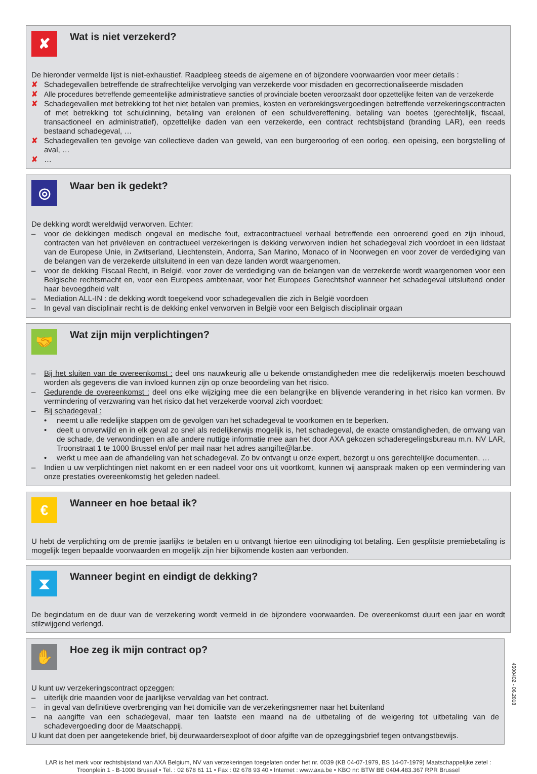✘
Wat is niet verzekerd?
De hieronder vermelde lijst is niet-exhaustief. Raadpleeg steeds de algemene en of bijzondere voorwaarden voor meer details :
✘ Schadegevallen betreffende de strafrechtelijke vervolging van verzekerde voor misdaden en gecorrectionaliseerde misdaden
✘ Alle procedures betreffende gemeentelijke administratieve sancties of provinciale boeten veroorzaakt door opzettelijke feiten van de verzekerde
✘ Schadegevallen met betrekking tot het niet betalen van premies, kosten en verbrekingsvergoedingen betreffende verzekeringscontracten of met betrekking tot schuldinning, betaling van erelonen of een schuldvereffening, betaling van boetes (gerechtelijk, fiscaal, transactioneel en administratief), opzettelijke daden van een verzekerde, een contract rechtsbijstand (branding LAR), een reeds bestaand schadegeval, …
✘ Schadegevallen ten gevolge van collectieve daden van geweld, van een burgeroorlog of een oorlog, een opeising, een borgstelling of aval, …
✘ …
◎
Waar ben ik gedekt?
De dekking wordt wereldwijd verworven. Echter:
– voor de dekkingen medisch ongeval en medische fout, extracontractueel verhaal betreffende een onroerend goed en zijn inhoud, contracten van het privéleven en contractueel verzekeringen is dekking verworven indien het schadegeval zich voordoet in een lidstaat van de Europese Unie, in Zwitserland, Liechtenstein, Andorra, San Marino, Monaco of in Noorwegen en voor zover de verdediging van de belangen van de verzekerde uitsluitend in een van deze landen wordt waargenomen.
– voor de dekking Fiscaal Recht, in België, voor zover de verdediging van de belangen van de verzekerde wordt waargenomen voor een Belgische rechtsmacht en, voor een Europees ambtenaar, voor het Europees Gerechtshof wanneer het schadegeval uitsluitend onder haar bevoegdheid valt
– Mediation ALL-IN : de dekking wordt toegekend voor schadegevallen die zich in België voordoen
– In geval van disciplinair recht is de dekking enkel verworven in België voor een Belgisch disciplinair orgaan
🤝
Wat zijn mijn verplichtingen?
– Bij het sluiten van de overeenkomst : deel ons nauwkeurig alle u bekende omstandigheden mee die redelijkerwijs moeten beschouwd worden als gegevens die van invloed kunnen zijn op onze beoordeling van het risico.
– Gedurende de overeenkomst : deel ons elke wijziging mee die een belangrijke en blijvende verandering in het risico kan vormen. Bv vermindering of verzwaring van het risico dat het verzekerde voorval zich voordoet:
– Bij schadegeval :
• neemt u alle redelijke stappen om de gevolgen van het schadegeval te voorkomen en te beperken.
• deelt u onverwijld en in elk geval zo snel als redelijkerwijs mogelijk is, het schadegeval, de exacte omstandigheden, de omvang van de schade, de verwondingen en alle andere nuttige informatie mee aan het door AXA gekozen schaderegelingsbureau m.n. NV LAR, Troonstraat 1 te 1000 Brussel en/of per mail naar het adres aangifte@lar.be.
• werkt u mee aan de afhandeling van het schadegeval. Zo bv ontvangt u onze expert, bezorgt u ons gerechtelijke documenten, …
– Indien u uw verplichtingen niet nakomt en er een nadeel voor ons uit voortkomt, kunnen wij aanspraak maken op een vermindering van onze prestaties overeenkomstig het geleden nadeel.
€
Wanneer en hoe betaal ik?
U hebt de verplichting om de premie jaarlijks te betalen en u ontvangt hiertoe een uitnodiging tot betaling. Een gesplitste premiebetaling is mogelijk tegen bepaalde voorwaarden en mogelijk zijn hier bijkomende kosten aan verbonden.
⧗
Wanneer begint en eindigt de dekking?
De begindatum en de duur van de verzekering wordt vermeld in de bijzondere voorwaarden. De overeenkomst duurt een jaar en wordt stilzwijgend verlengd.
✋
Hoe zeg ik mijn contract op?
U kunt uw verzekeringscontract opzeggen:
– uiterlijk drie maanden voor de jaarlijkse vervaldag van het contract.
– in geval van definitieve overbrenging van het domicilie van de verzekeringsnemer naar het buitenland
– na aangifte van een schadegeval, maar ten laatste een maand na de uitbetaling of de weigering tot uitbetaling van de schadevergoeding door de Maatschappij.
U kunt dat doen per aangetekende brief, bij deurwaardersexploot of door afgifte van de opzeggingsbrief tegen ontvangstbewijs.
LAR is het merk voor rechtsbijstand van AXA Belgium, NV van verzekeringen toegelaten onder het nr. 0039 (KB 04-07-1979, BS 14-07-1979) Maatschappelijke zetel :
Troonplein 1 - B-1000 Brussel • Tel. : 02 678 61 11 • Fax : 02 678 93 40 • Internet : www.axa.be • KBO nr: BTW BE 0404.483.367 RPR Brussel
4500402 - 06.2018